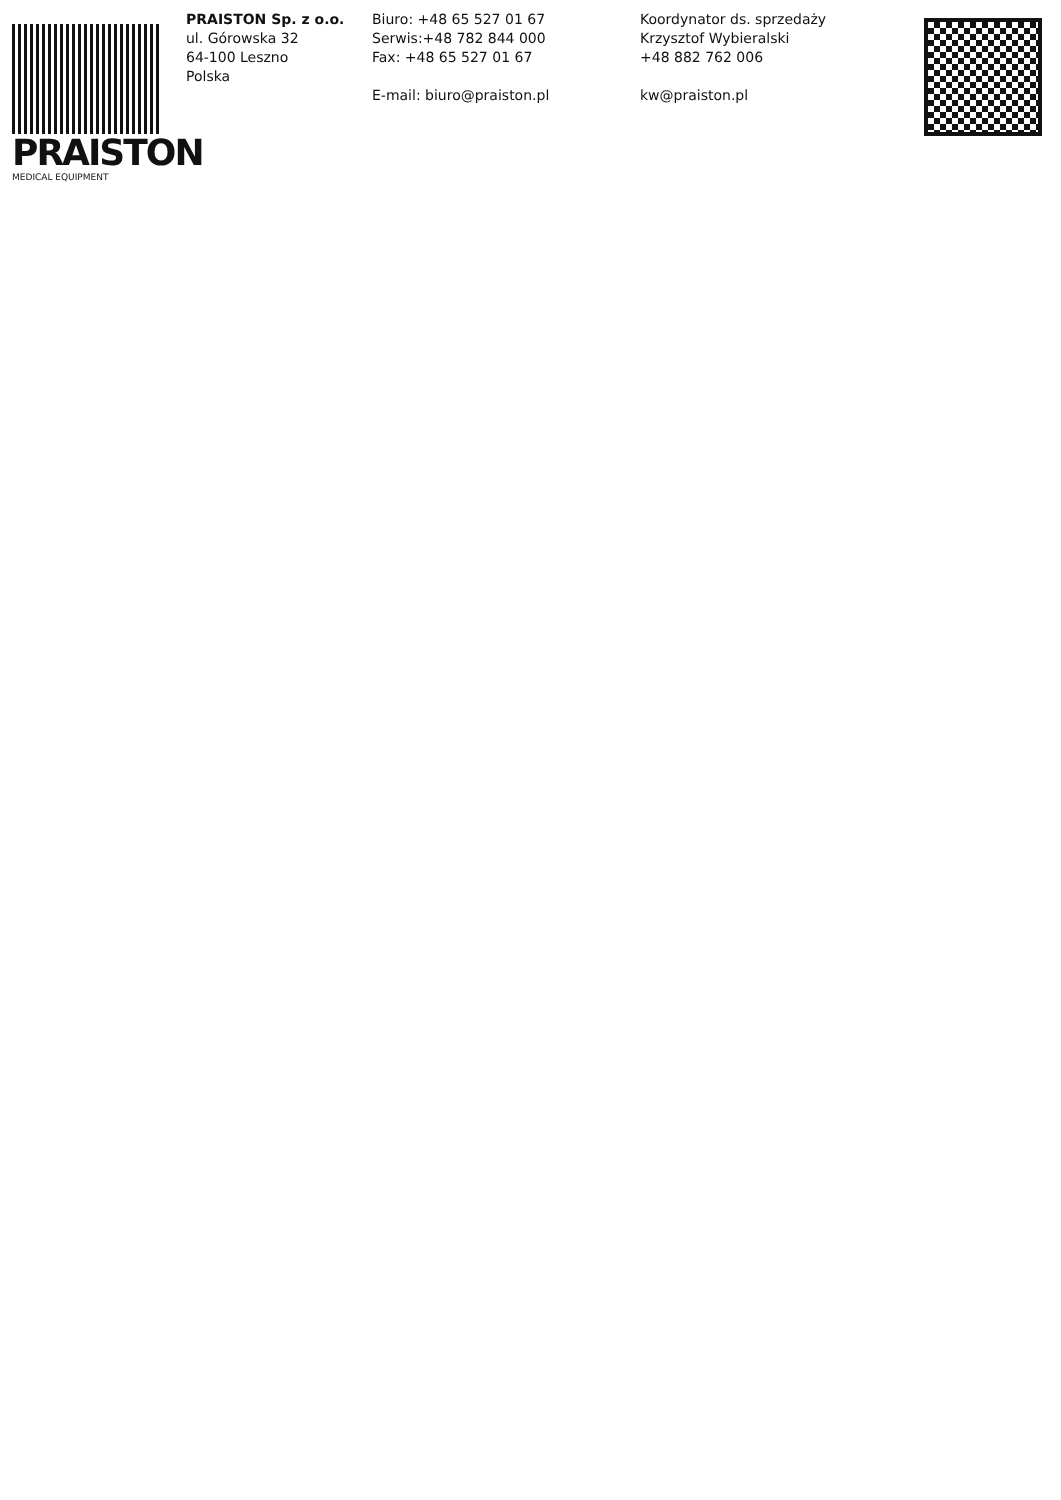PRAISTON
MEDICAL EQUIPMENT
PRAISTON Sp. z o.o.
ul. Górowska 32
64-100 Leszno
Polska
Biuro: +48 65 527 01 67
Serwis:+48 782 844 000
Fax: +48 65 527 01 67
E-mail: biuro@praiston.pl
Koordynator ds. sprzedaży
Krzysztof Wybieralski
+48 882 762 006
kw@praiston.pl